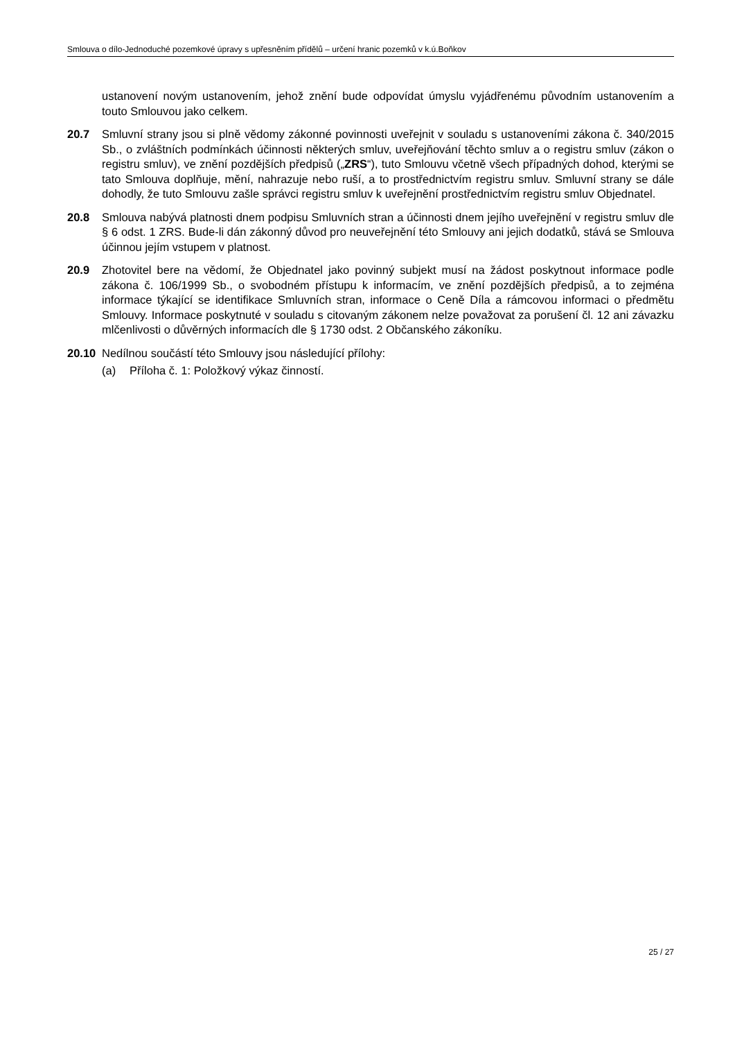Smlouva o dílo-Jednoduché pozemkové úpravy s upřesněním přídělů – určení hranic pozemků v k.ú.Boňkov
ustanovení novým ustanovením, jehož znění bude odpovídat úmyslu vyjádřenému původním ustanovením a touto Smlouvou jako celkem.
20.7 Smluvní strany jsou si plně vědomy zákonné povinnosti uveřejnit v souladu s ustanoveními zákona č. 340/2015 Sb., o zvláštních podmínkách účinnosti některých smluv, uveřejňování těchto smluv a o registru smluv (zákon o registru smluv), ve znění pozdějších předpisů („ZRS“), tuto Smlouvu včetně všech případných dohod, kterými se tato Smlouva doplňuje, mění, nahrazuje nebo ruší, a to prostřednictvím registru smluv. Smluvní strany se dále dohodly, že tuto Smlouvu zašle správci registru smluv k uveřejnění prostřednictvím registru smluv Objednatel.
20.8 Smlouva nabývá platnosti dnem podpisu Smluvních stran a účinnosti dnem jejího uveřejnění v registru smluv dle § 6 odst. 1 ZRS. Bude-li dán zákonný důvod pro neuveřejnění této Smlouvy ani jejich dodatků, stává se Smlouva účinnou jejím vstupem v platnost.
20.9 Zhotovitel bere na vědomí, že Objednatel jako povinný subjekt musí na žádost poskytnout informace podle zákona č. 106/1999 Sb., o svobodném přístupu k informacím, ve znění pozdějších předpisů, a to zejména informace týkající se identifikace Smluvních stran, informace o Ceně Díla a rámcovou informaci o předmětu Smlouvy. Informace poskytnuté v souladu s citovaným zákonem nelze považovat za porušení čl. 12 ani závazku mlčenlivosti o důvěrných informacích dle § 1730 odst. 2 Občanského zákoníku.
20.10 Nedílnou součástí této Smlouvy jsou následující přílohy:
(a) Příloha č. 1: Položkový výkaz činností.
25 / 27